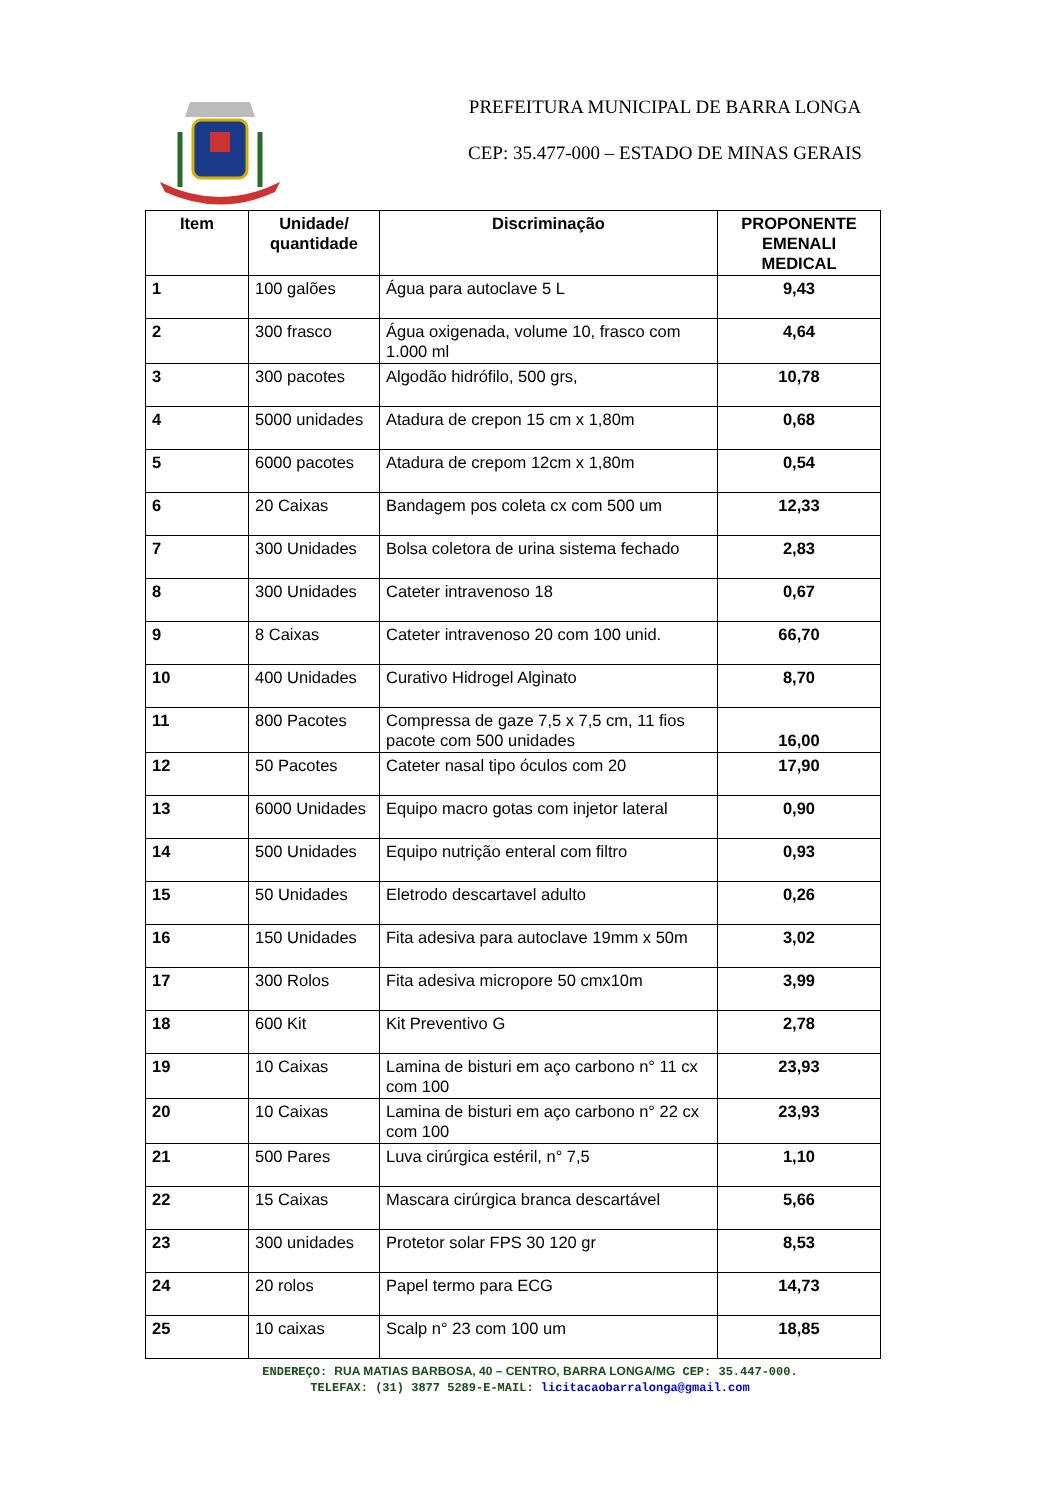PREFEITURA MUNICIPAL DE BARRA LONGA
CEP: 35.477-000 – ESTADO DE MINAS GERAIS
| Item | Unidade/ quantidade | Discriminação | PROPONENTE EMENALI MEDICAL |
| --- | --- | --- | --- |
| 1 | 100 galões | Água para autoclave 5 L | 9,43 |
| 2 | 300 frasco | Água oxigenada, volume 10, frasco com 1.000 ml | 4,64 |
| 3 | 300 pacotes | Algodão hidrófilo, 500 grs, | 10,78 |
| 4 | 5000 unidades | Atadura de crepon 15 cm x 1,80m | 0,68 |
| 5 | 6000 pacotes | Atadura de crepom 12cm x 1,80m | 0,54 |
| 6 | 20 Caixas | Bandagem pos coleta cx com 500 um | 12,33 |
| 7 | 300 Unidades | Bolsa coletora de urina sistema fechado | 2,83 |
| 8 | 300 Unidades | Cateter intravenoso 18 | 0,67 |
| 9 | 8 Caixas | Cateter intravenoso 20 com 100 unid. | 66,70 |
| 10 | 400 Unidades | Curativo Hidrogel Alginato | 8,70 |
| 11 | 800 Pacotes | Compressa de gaze 7,5 x 7,5 cm, 11 fios pacote com 500 unidades | 16,00 |
| 12 | 50 Pacotes | Cateter nasal tipo óculos com 20 | 17,90 |
| 13 | 6000 Unidades | Equipo macro gotas com injetor lateral | 0,90 |
| 14 | 500 Unidades | Equipo nutrição enteral com filtro | 0,93 |
| 15 | 50 Unidades | Eletrodo descartavel adulto | 0,26 |
| 16 | 150 Unidades | Fita adesiva para autoclave 19mm x 50m | 3,02 |
| 17 | 300 Rolos | Fita adesiva micropore 50 cmx10m | 3,99 |
| 18 | 600 Kit | Kit Preventivo G | 2,78 |
| 19 | 10 Caixas | Lamina de bisturi em aço carbono n° 11 cx com 100 | 23,93 |
| 20 | 10 Caixas | Lamina de bisturi em aço carbono n° 22 cx com 100 | 23,93 |
| 21 | 500 Pares | Luva cirúrgica estéril, n° 7,5 | 1,10 |
| 22 | 15 Caixas | Mascara cirúrgica branca descartável | 5,66 |
| 23 | 300 unidades | Protetor solar FPS 30 120 gr | 8,53 |
| 24 | 20 rolos | Papel termo para ECG | 14,73 |
| 25 | 10 caixas | Scalp n° 23 com 100 um | 18,85 |
ENDEREÇO: RUA MATIAS BARBOSA, 40 – CENTRO, BARRA LONGA/MG CEP: 35.447-000.
TELEFAX: (31) 3877 5289-E-MAIL: licitacaobarralonga@gmail.com